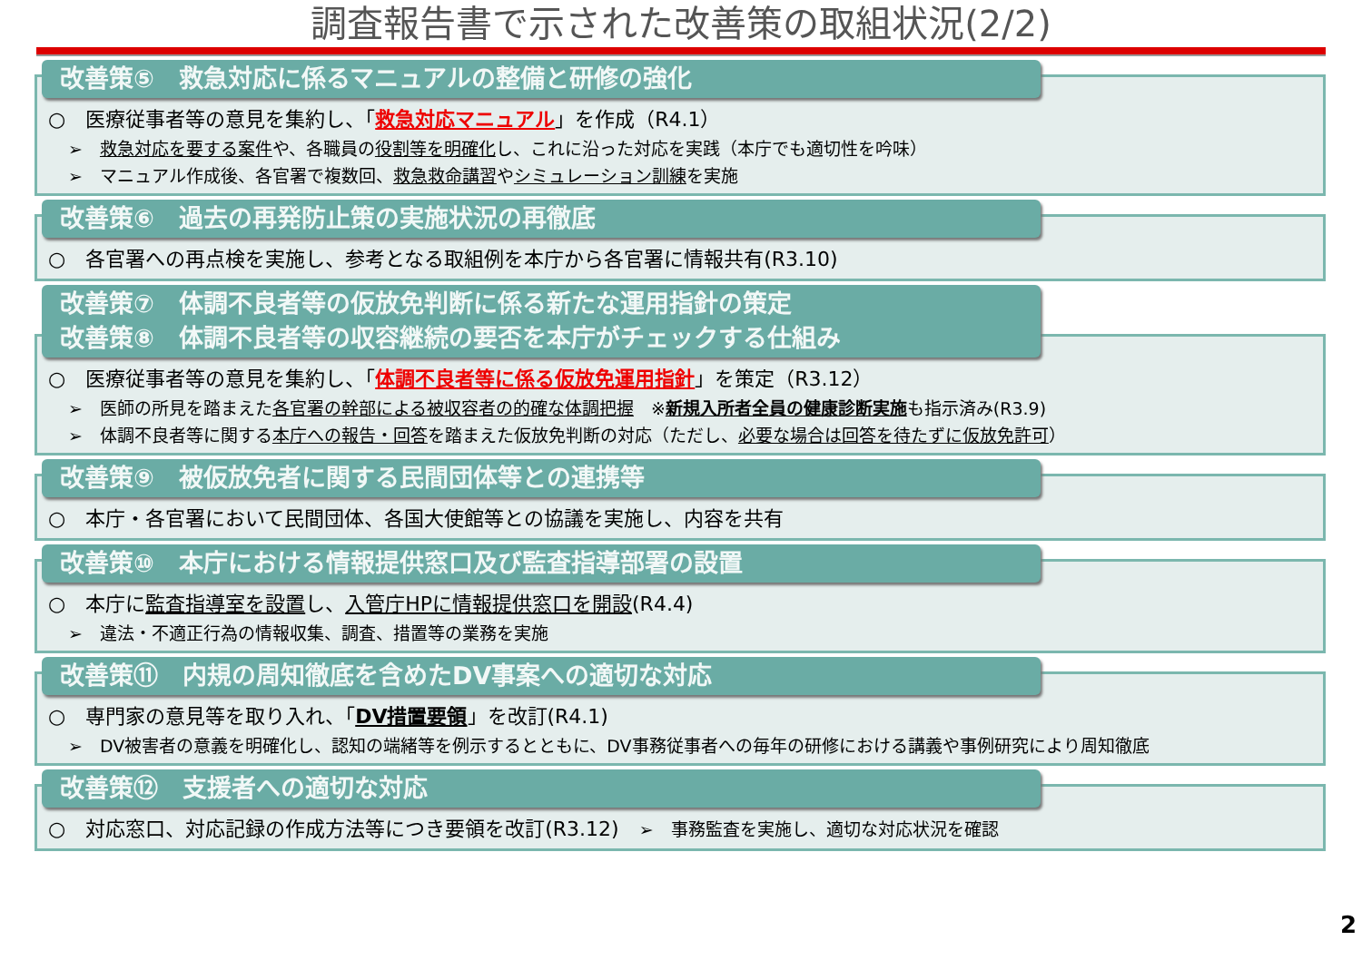調査報告書で示された改善策の取組状況(2/2)
改善策⑤　救急対応に係るマニュアルの整備と研修の強化
○　医療従事者等の意見を集約し、「救急対応マニュアル」を作成（R4.1）
➢　救急対応を要する案件や、各職員の役割等を明確化し、これに沿った対応を実践（本庁でも適切性を吟味）
➢　マニュアル作成後、各官署で複数回、救急救命講習やシミュレーション訓練を実施
改善策⑥　過去の再発防止策の実施状況の再徹底
○　各官署への再点検を実施し、参考となる取組例を本庁から各官署に情報共有(R3.10)
改善策⑦　体調不良者等の仮放免判断に係る新たな運用指針の策定
改善策⑧　体調不良者等の収容継続の要否を本庁がチェックする仕組み
○　医療従事者等の意見を集約し、「体調不良者等に係る仮放免運用指針」を策定（R3.12）
➢　医師の所見を踏まえた各官署の幹部による被収容者の的確な体調把握　※新規入所者全員の健康診断実施も指示済み(R3.9)
➢　体調不良者等に関する本庁への報告・回答を踏まえた仮放免判断の対応（ただし、必要な場合は回答を待たずに仮放免許可）
改善策⑨　被仮放免者に関する民間団体等との連携等
○　本庁・各官署において民間団体、各国大使館等との協議を実施し、内容を共有
改善策⑩　本庁における情報提供窓口及び監査指導部署の設置
○　本庁に監査指導室を設置し、入管庁HPに情報提供窓口を開設(R4.4)
➢　違法・不適正行為の情報収集、調査、措置等の業務を実施
改善策⑪　内規の周知徹底を含めたDV事案への適切な対応
○　専門家の意見等を取り入れ、「DV措置要領」を改訂(R4.1)
➢　DV被害者の意義を明確化し、認知の端緒等を例示するとともに、DV事務従事者への毎年の研修における講義や事例研究により周知徹底
改善策⑫　支援者への適切な対応
○　対応窓口、対応記録の作成方法等につき要領を改訂(R3.12)　➢　事務監査を実施し、適切な対応状況を確認
2